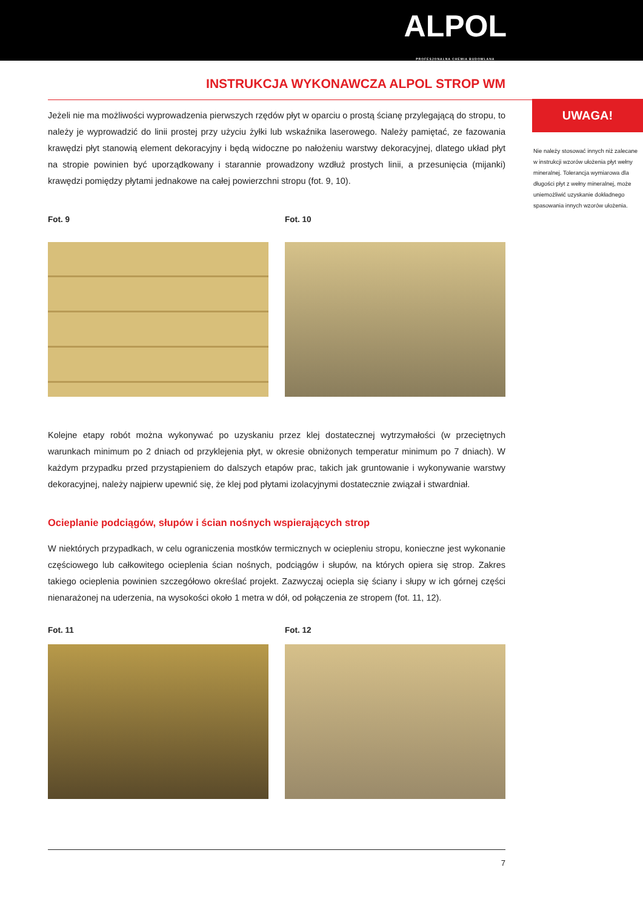ALPOL
PROFESJONALNA CHEMIA BUDOWLANA
INSTRUKCJA WYKONAWCZA ALPOL STROP WM
Jeżeli nie ma możliwości wyprowadzenia pierwszych rzędów płyt w oparciu o prostą ścianę przylegającą do stropu, to należy je wyprowadzić do linii prostej przy użyciu żyłki lub wskaźnika laserowego. Należy pamiętać, ze fazowania krawędzi płyt stanowią element dekoracyjny i będą widoczne po nałożeniu warstwy dekoracyjnej, dlatego układ płyt na stropie powinien być uporządkowany i starannie prowadzony wzdłuż prostych linii, a przesunięcia (mijanki) krawędzi pomiędzy płytami jednakowe na całej powierzchni stropu (fot. 9, 10).
Fot. 9 Fot. 10
Kolejne etapy robót można wykonywać po uzyskaniu przez klej dostatecznej wytrzymałości (w przeciętnych warunkach minimum po 2 dniach od przyklejenia płyt, w okresie obniżonych temperatur minimum po 7 dniach). W każdym przypadku przed przystąpieniem do dalszych etapów prac, takich jak gruntowanie i wykonywanie warstwy dekoracyjnej, należy najpierw upewnić się, że klej pod płytami izolacyjnymi dostatecznie związał i stwardniał.
Ocieplanie podciągów, słupów i ścian nośnych wspierających strop
W niektórych przypadkach, w celu ograniczenia mostków termicznych w ociepleniu stropu, konieczne jest wykonanie częściowego lub całkowitego ocieplenia ścian nośnych, podciągów i słupów, na których opiera się strop. Zakres takiego ocieplenia powinien szczegółowo określać projekt. Zazwyczaj ociepla się ściany i słupy w ich górnej części nienarażonej na uderzenia, na wysokości około 1 metra w dół, od połączenia ze stropem (fot. 11, 12).
Fot. 11 Fot. 12
UWAGA!
Nie należy stosować innych niż zalecane w instrukcji wzorów ułożenia płyt wełny mineralnej. Tolerancja wymiarowa dla długości płyt z wełny mineralnej, może uniemożliwić uzyskanie dokładnego spasowania innych wzorów ułożenia.
7